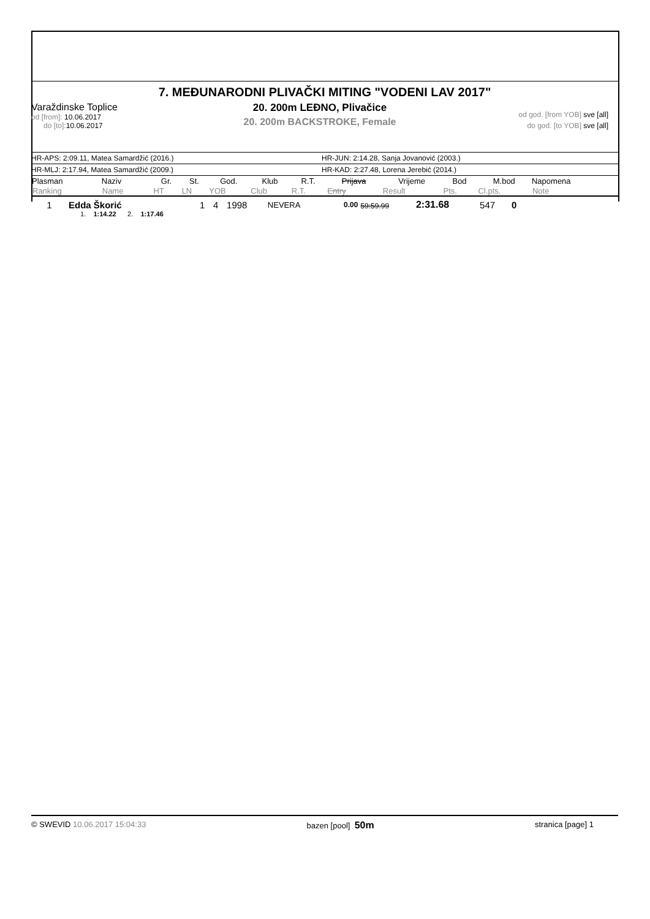7. MEĐUNARODNI PLIVAČKI MITING "VODENI LAV 2017"
Varaždinske Toplice
od [from]: 10.06.2017
do [to]: 10.06.2017
20. 200m LEĐNO, Plivačice
20. 200m BACKSTROKE, Female
od god. [from YOB] sve [all]
do god. [to YOB] sve [all]
HR-APS: 2:09.11, Matea Samardžić (2016.) HR-JUN: 2:14.28, Sanja Jovanović (2003.)
HR-MLJ: 2:17.94, Matea Samardžić (2009.) HR-KAD: 2:27.48, Lorena Jerebić (2014.)
| Plasman | Naziv | Gr. | St. | God. | Klub | R.T. | Prijava | Vrijeme | Bod | M.bod | Napomena |
| --- | --- | --- | --- | --- | --- | --- | --- | --- | --- | --- | --- |
| Ranking | Name | HT | LN | YOB | Club | R.T. | Entry | Result | Pts. | Cl.pts. | Note |
| 1 | Edda Škorić | 1 | 4 | 1998 | NEVERA | 0.00 | 59:59.99 | 2:31.68 | 547 | 0 | |
1. 1:14.22 2. 1:17.46
© SWEVID 10.06.2017 15:04:33 bazen [pool] 50m
stranica [page] 1